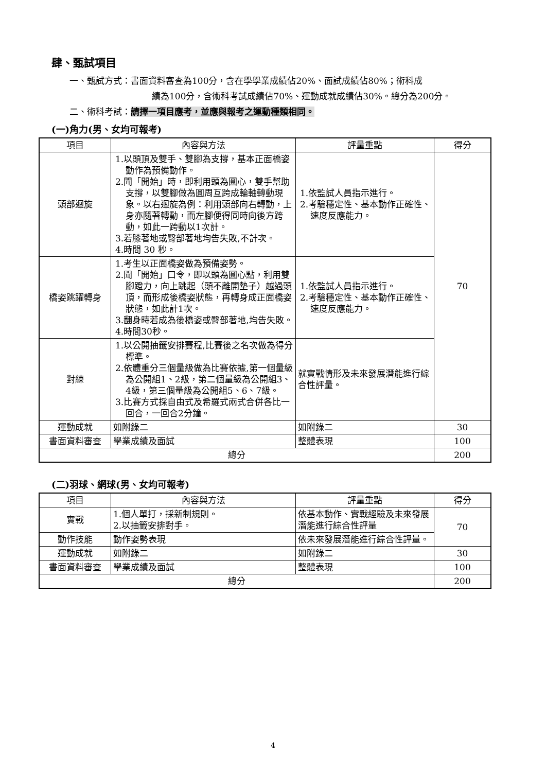肆、甄試項目
一、甄試方式：書面資料審查為100分，含在學學業成績佔20%、面試成績佔80%；術科成
績為100分，含術科考試成績佔70%、運動成就成績佔30%。總分為200分。
二、術科考試：請擇一項目應考，並應與報考之運動種類相同。
(一)角力(男、女均可報考)
| 項目 | 內容與方法 | 評量重點 | 得分 |
| --- | --- | --- | --- |
| 頭部迴旋 | 1.以頭頂及雙手、雙腳為支撐，基本正面橋姿動作為預備動作。 2.聞「開始」時，即利用頭為圓心，雙手幫助支撐，以雙腳做為圓周互跨成輪軸轉動現象。以右迴旋為例：利用頭部向右轉動，上身亦隨著轉動，而左腳便得同時向後方跨動，如此一跨動以1次計。 3.若膝著地或臀部著地均告失敗,不計次。 4.時間 30 秒。 | 1.依監試人員指示進行。 2.考驗穩定性、基本動作正確性、速度反應能力。 | 70 |
| 橋姿跳躍轉身 | 1.考生以正面橋姿做為預備姿勢。 2.聞「開始」口令，即以頭為圓心點，利用雙腳蹬力，向上跳起（頭不離開墊子）越過頭頂，而形成後橋姿狀態，再轉身成正面橋姿狀態，如此計1次。 3.翻身時若成為後橋姿或臀部著地,均告失敗。 4.時間30秒。 | 1.依監試人員指示進行。 2.考驗穩定性、基本動作正確性、速度反應能力。 | |
| 對練 | 1.以公開抽籤安排賽程,比賽後之名次做為得分標準。 2.依體重分三個量級做為比賽依據,第一個量級為公開組1、2級，第二個量級為公開組3、4級，第三個量級為公開組5、6、7級。 3.比賽方式採自由式及希羅式兩式合併各比一回合，一回合2分鐘。 | 就實戰情形及未來發展潛能進行綜合性評量。 | |
| 運動成就 | 如附錄二 | 如附錄二 | 30 |
| 書面資料審查 | 學業成績及面試 | 整體表現 | 100 |
| 總分 | | | 200 |
(二)羽球、網球(男、女均可報考)
| 項目 | 內容與方法 | 評量重點 | 得分 |
| --- | --- | --- | --- |
| 實戰 | 1.個人單打，採新制規則。 2.以抽籤安排對手。 | 依基本動作、實戰經驗及未來發展潛能進行綜合性評量 | 70 |
| 動作技能 | 動作姿勢表現 | 依未來發展潛能進行綜合性評量。 | |
| 運動成就 | 如附錄二 | 如附錄二 | 30 |
| 書面資料審查 | 學業成績及面試 | 整體表現 | 100 |
| 總分 | | | 200 |
4